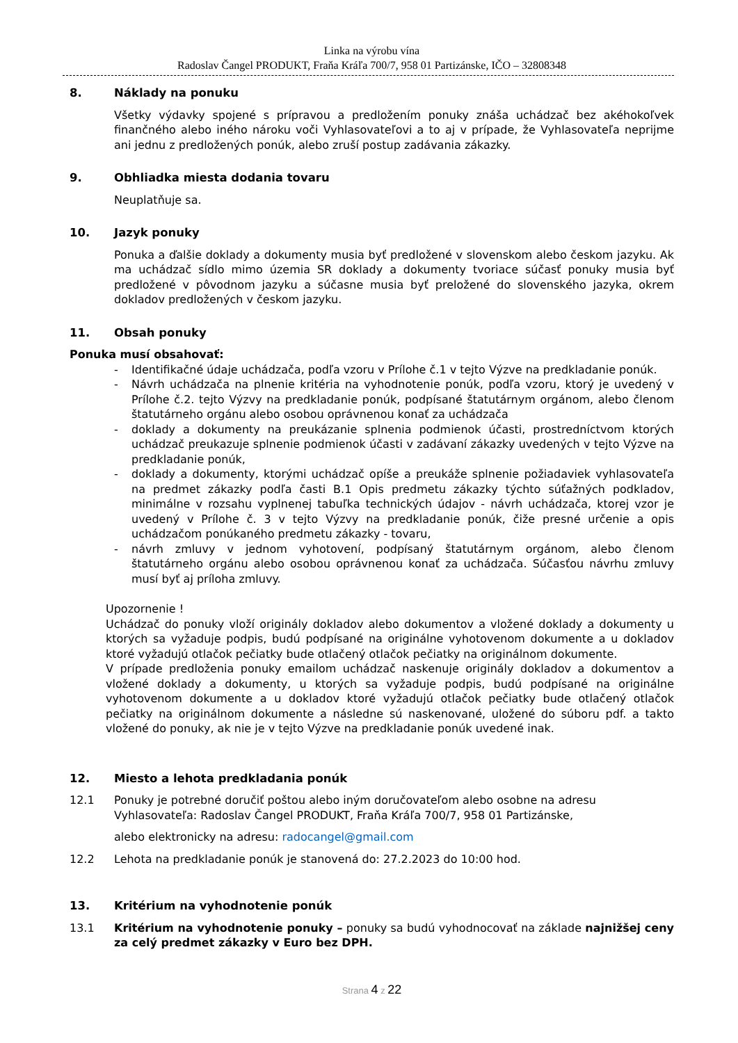Linka na výrobu vína
Radoslav Čangel PRODUKT, Fraňa Kráľa 700/7, 958 01 Partizánske, IČO – 32808348
8. Náklady na ponuku
Všetky výdavky spojené s prípravou a predložením ponuky znáša uchádzač bez akéhokoľvek finančného alebo iného nároku voči Vyhlasovateľovi a to aj v prípade, že Vyhlasovateľa neprijme ani jednu z predložených ponúk, alebo zruší postup zadávania zákazky.
9. Obhliadka miesta dodania tovaru
Neuplatňuje sa.
10. Jazyk ponuky
Ponuka a ďalšie doklady a dokumenty musia byť predložené v slovenskom alebo českom jazyku. Ak ma uchádzač sídlo mimo územia SR doklady a dokumenty tvoriace súčasť ponuky musia byť predložené v pôvodnom jazyku a súčasne musia byť preložené do slovenského jazyka, okrem dokladov predložených v českom jazyku.
11. Obsah ponuky
Ponuka musí obsahovať:
- Identifikačné údaje uchádzača, podľa vzoru v Prílohe č.1 v tejto Výzve na predkladanie ponúk.
- Návrh uchádzača na plnenie kritéria na vyhodnotenie ponúk, podľa vzoru, ktorý je uvedený v Prílohe č.2. tejto Výzvy na predkladanie ponúk, podpísané štatutárnym orgánom, alebo členom štatutárneho orgánu alebo osobou oprávnenou konať za uchádzača
- doklady a dokumenty na preukázanie splnenia podmienok účasti, prostredníctvom ktorých uchádzač preukazuje splnenie podmienok účasti v zadávaní zákazky uvedených v tejto Výzve na predkladanie ponúk,
- doklady a dokumenty, ktorými uchádzač opíše a preukáže splnenie požiadaviek vyhlasovateľa na predmet zákazky podľa časti B.1 Opis predmetu zákazky týchto súťažných podkladov, minimálne v rozsahu vyplnenej tabuľka technických údajov - návrh uchádzača, ktorej vzor je uvedený v Prílohe č. 3 v tejto Výzvy na predkladanie ponúk, čiže presné určenie a opis uchádzačom ponúkaného predmetu zákazky - tovaru,
- návrh zmluvy v jednom vyhotovení, podpísaný štatutárnym orgánom, alebo členom štatutárneho orgánu alebo osobou oprávnenou konať za uchádzača. Súčasťou návrhu zmluvy musí byť aj príloha zmluvy.
Upozornenie !
Uchádzač do ponuky vloží originály dokladov alebo dokumentov a vložené doklady a dokumenty u ktorých sa vyžaduje podpis, budú podpísané na originálne vyhotovenom dokumente a u dokladov ktoré vyžadujú otlačok pečiatky bude otlačený otlačok pečiatky na originálnom dokumente.
V prípade predloženia ponuky emailom uchádzač naskenuje originály dokladov a dokumentov a vložené doklady a dokumenty, u ktorých sa vyžaduje podpis, budú podpísané na originálne vyhotovenom dokumente a u dokladov ktoré vyžadujú otlačok pečiatky bude otlačený otlačok pečiatky na originálnom dokumente a následne sú naskenované, uložené do súboru pdf. a takto vložené do ponuky, ak nie je v tejto Výzve na predkladanie ponúk uvedené inak.
12. Miesto a lehota predkladania ponúk
12.1 Ponuky je potrebné doručiť poštou alebo iným doručovateľom alebo osobne na adresu Vyhlasovateľa: Radoslav Čangel PRODUKT, Fraňa Kráľa 700/7, 958 01 Partizánske,
alebo elektronicky na adresu: radocangel@gmail.com
12.2 Lehota na predkladanie ponúk je stanovená do: 27.2.2023 do 10:00 hod.
13. Kritérium na vyhodnotenie ponúk
13.1 Kritérium na vyhodnotenie ponuky – ponuky sa budú vyhodnocovať na základe najnižšej ceny za celý predmet zákazky v Euro bez DPH.
Strana 4 z 22